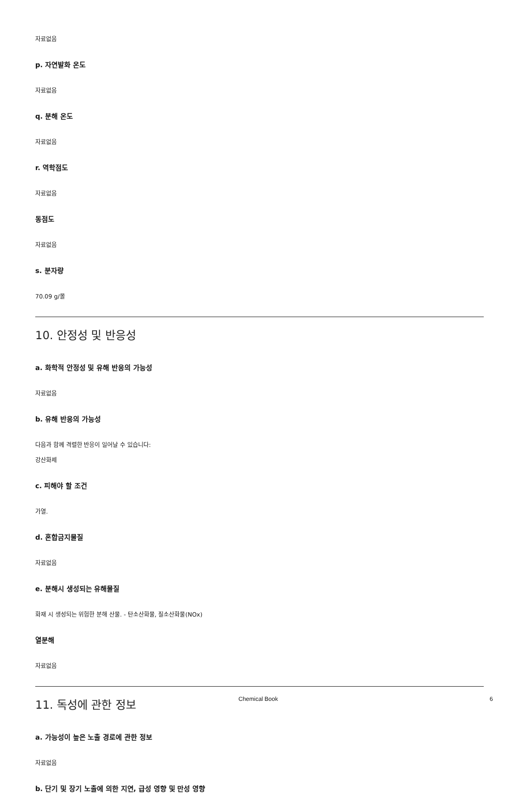자료없음
p. 자연발화 온도
자료없음
q. 분해 온도
자료없음
r. 역학점도
자료없음
동점도
자료없음
s. 분자량
70.09 g/몰
10. 안정성 및 반응성
a. 화학적 안정성 및 유해 반응의 가능성
자료없음
b. 유해 반응의 가능성
다음과 함께 격렬한 반응이 일어날 수 있습니다:
강산화제
c. 피해야 할 조건
가열.
d. 혼합금지물질
자료없음
e. 분해시 생성되는 유해물질
화재 시 생성되는 위험한 분해 산물. - 탄소산화물, 질소산화물(NOx)
열분해
자료없음
11. 독성에 관한 정보
a. 가능성이 높은 노출 경로에 관한 정보
자료없음
b. 단기 및 장기 노출에 의한 지연, 급성 영향 및 만성 영향
Chemical Book 6